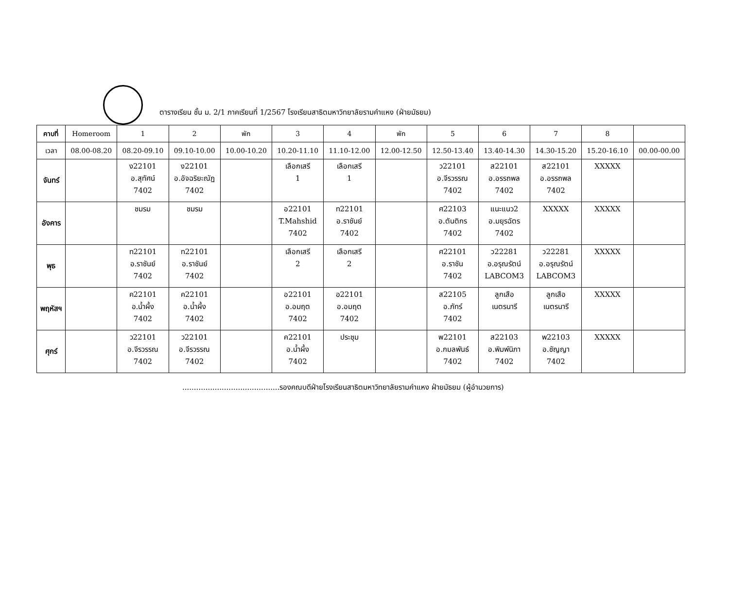ตารางเรียน ชั้น ม. 2/1 ภาคเรียนที่ 1/2567 โรงเรียนสาธิตมหาวิทยาลัยรามคำแหง (ฝ่ายมัธยม)
| คาบที่ | Homeroom | 1 | 2 | พัก | 3 | 4 | พัก | 5 | 6 | 7 | 8 | |
| --- | --- | --- | --- | --- | --- | --- | --- | --- | --- | --- | --- | --- |
| เวลา | 08.00-08.20 | 08.20-09.10 | 09.10-10.00 | 10.00-10.20 | 10.20-11.10 | 11.10-12.00 | 12.00-12.50 | 12.50-13.40 | 13.40-14.30 | 14.30-15.20 | 15.20-16.10 | 00.00-00.00 |
| จันทร์ | | ง22101 อ.สุทัศน์ 7402 | ง22101 อ.อัจฉริยะณัฏ 7402 | | เลือกเสรี 1 | เลือกเสรี 1 | | ว22101 อ.จีรวรรณ 7402 | ส22101 อ.อรรถพล 7402 | ส22101 อ.อรรถพล 7402 | XXXXX | |
| อังคาร | | ชมรม | ชมรม | | อ22101 T.Mahshid 7402 | ท22101 อ.ราชันย์ 7402 | | ศ22103 อ.ตันติกร 7402 | แนะแนว2 อ.มยุรฉัตร 7402 | XXXXX | XXXXX | |
| พุธ | | ท22101 อ.ราชันย์ 7402 | ท22101 อ.ราชันย์ 7402 | | เลือกเสรี 2 | เลือกเสรี 2 | | ศ22101 อ.ราชัน 7402 | ว22281 อ.อรุณรัตน์ LABCOM3 | ว22281 อ.อรุณรัตน์ LABCOM3 | XXXXX | |
| พฤหัสฯ | | ค22101 อ.น้ำผึ้ง 7402 | ค22101 อ.น้ำผึ้ง 7402 | | อ22101 อ.อมฤต 7402 | อ22101 อ.อมฤต 7402 | | ส22105 อ.ภัทร์ 7402 | ลูกเสือ เนตรนารี | ลูกเสือ เนตรนารี | XXXXX | |
| ศุกร์ | | ว22101 อ.จีรวรรณ 7402 | ว22101 อ.จีรวรรณ 7402 | | ค22101 อ.น้ำผึ้ง 7402 | ประชุม | | พ22101 อ.กมลพันธ์ 7402 | ส22103 อ.พิมพ์นิภา 7402 | พ22103 อ.ชัญญา 7402 | XXXXX | |
..........................................รองคณบดีฝ่ายโรงเรียนสาธิตมหาวิทยาลัยรามคำแหง ฝ่ายมัธยม (ผู้อำนวยการ)